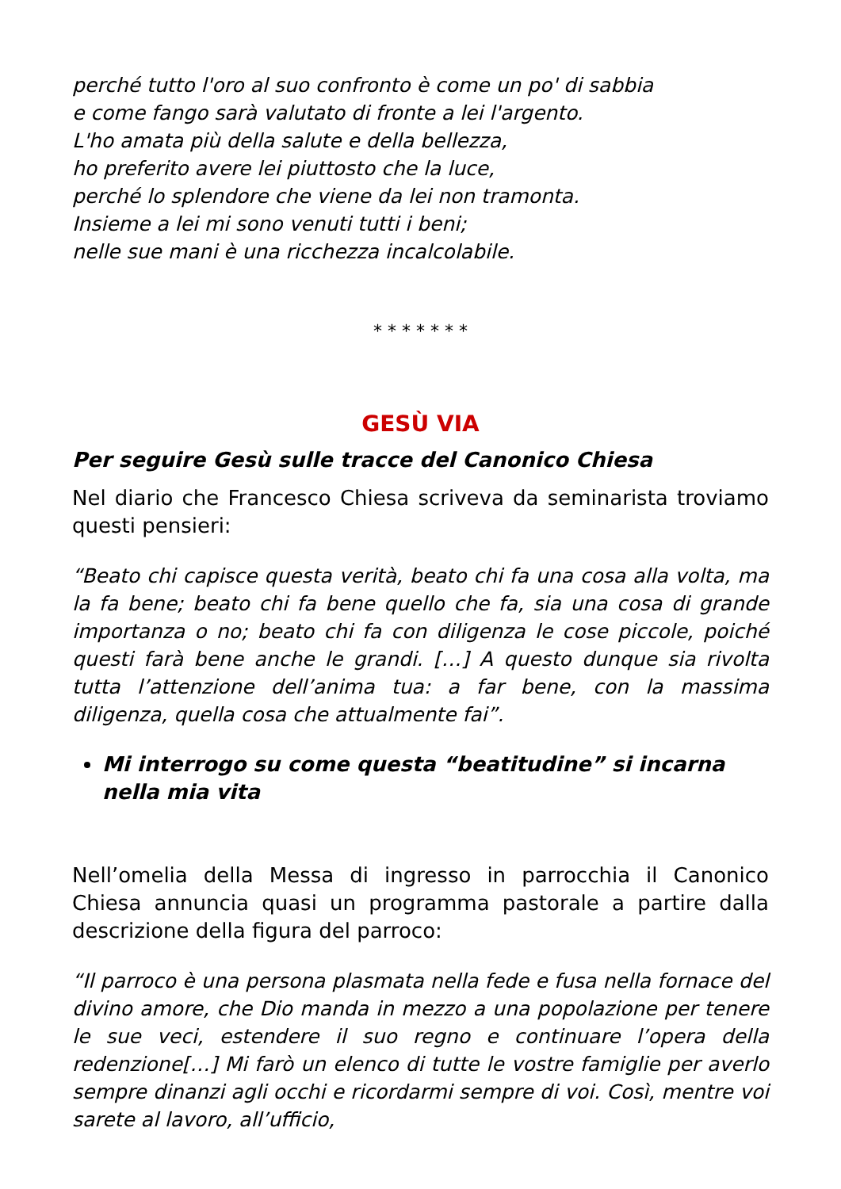perché tutto l'oro al suo confronto è come un po' di sabbia
e come fango sarà valutato di fronte a lei l'argento.
L'ho amata più della salute e della bellezza,
ho preferito avere lei piuttosto che la luce,
perché lo splendore che viene da lei non tramonta.
Insieme a lei mi sono venuti tutti i beni;
nelle sue mani è una ricchezza incalcolabile.
* * * * * * *
GESÙ VIA
Per seguire Gesù sulle tracce del Canonico Chiesa
Nel diario che Francesco Chiesa scriveva da seminarista troviamo questi pensieri:
“Beato chi capisce questa verità, beato chi fa una cosa alla volta, ma la fa bene; beato chi fa bene quello che fa, sia una cosa di grande importanza o no; beato chi fa con diligenza le cose piccole, poiché questi farà bene anche le grandi. […] A questo dunque sia rivolta tutta l’attenzione dell’anima tua: a far bene, con la massima diligenza, quella cosa che attualmente fai”.
Mi interrogo su come questa “beatitudine” si incarna nella mia vita
Nell’omelia della Messa di ingresso in parrocchia il Canonico Chiesa annuncia quasi un programma pastorale a partire dalla descrizione della figura del parroco:
“Il parroco è una persona plasmata nella fede e fusa nella fornace del divino amore, che Dio manda in mezzo a una popolazione per tenere le sue veci, estendere il suo regno e continuare l’opera della redenzione[…] Mi farò un elenco di tutte le vostre famiglie per averlo sempre dinanzi agli occhi e ricordarmi sempre di voi. Così, mentre voi sarete al lavoro, all’ufficio,